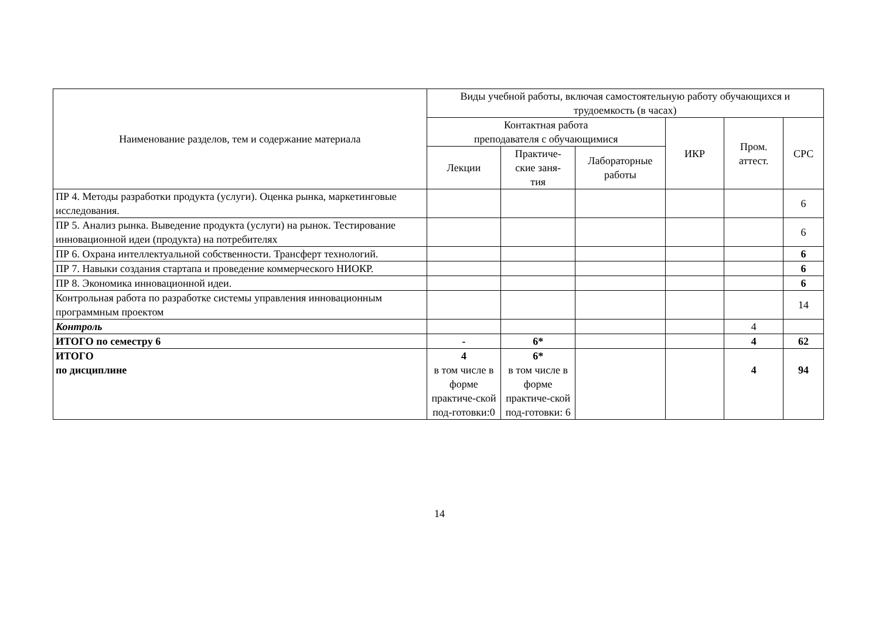| Наименование разделов, тем и содержание материала | Виды учебной работы, включая самостоятельную работу обучающихся и трудоемкость (в часах) | | | | | |
| --- | --- | --- | --- | --- | --- | --- |
| | Контактная работа преподавателя с обучающимися | | | ИКР | Пром. аттест. | СРС |
| | Лекции | Практиче- ские заня- тия | Лабораторные работы | | | |
| ПР 4. Методы разработки продукта (услуги). Оценка рынка, маркетинговые исследования. | | | | | | 6 |
| ПР 5. Анализ рынка. Выведение продукта (услуги) на рынок. Тестирование инновационной идеи (продукта) на потребителях | | | | | | 6 |
| ПР 6. Охрана интеллектуальной собственности. Трансферт технологий. | | | | | | 6 |
| ПР 7. Навыки создания стартапа и проведение коммерческого НИОКР. | | | | | | 6 |
| ПР 8. Экономика инновационной идеи. | | | | | | 6 |
| Контрольная работа по разработке системы управления инновационным программным проектом | | | | | | 14 |
| Контроль | | | | | 4 | |
| ИТОГО по семестру 6 | - | 6* | | | 4 | 62 |
| ИТОГО по дисциплине | 4 в том числе в форме практиче-ской под-готовки:0 | 6* в том числе в форме практиче-ской под-готовки: 6 | | | 4 | 94 |
14